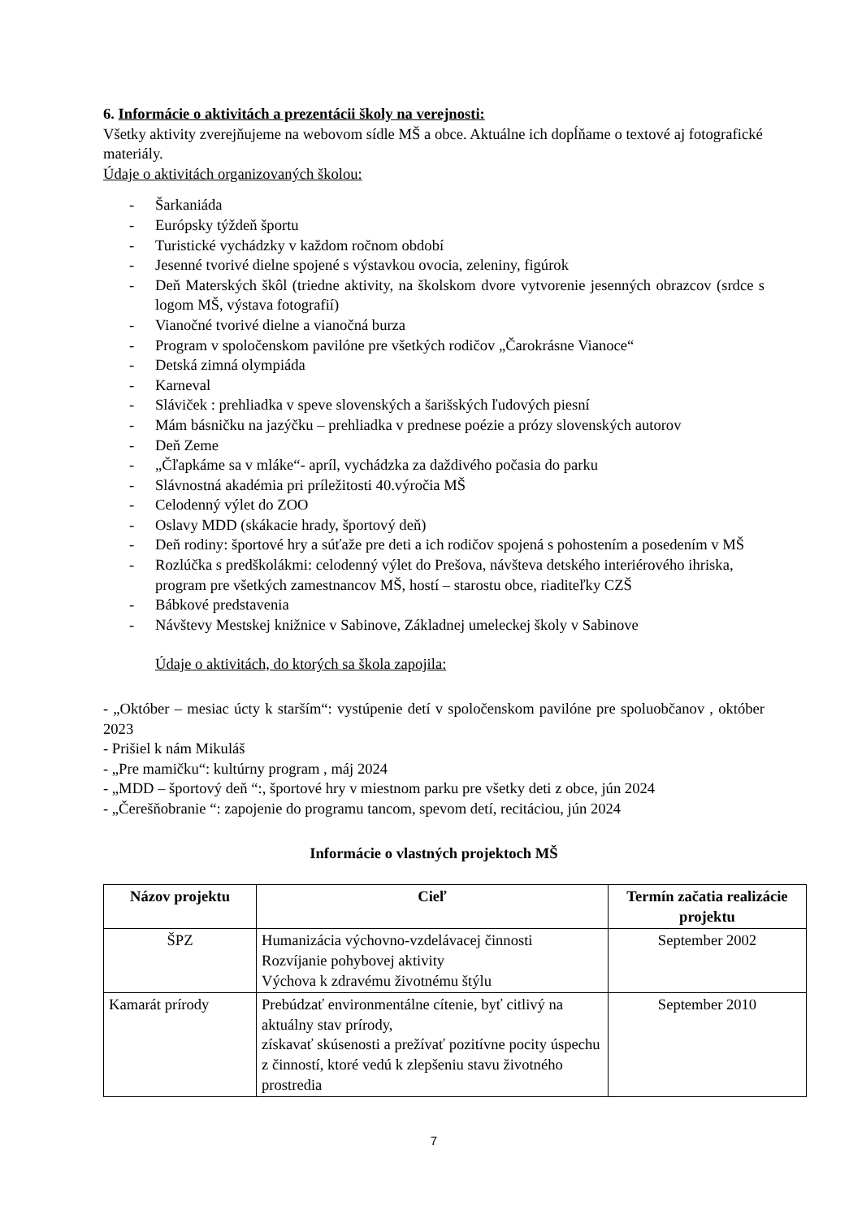6. Informácie o aktivitách a prezentácii školy na verejnosti:
Všetky aktivity zverejňujeme na webovom sídle MŠ a obce. Aktuálne ich dopĺňame o textové aj fotografické materiály.
Údaje o aktivitách organizovaných školou:
- Šarkaniáda
- Európsky týždeň športu
- Turistické vychádzky v každom ročnom období
- Jesenné tvorivé dielne spojené s výstavkou ovocia, zeleniny, figúrok
- Deň Materských škôl (triedne aktivity, na školskom dvore vytvorenie jesenných obrazcov (srdce s logom MŠ, výstava fotografií)
- Vianočné tvorivé dielne a vianočná burza
- Program v spoločenskom pavilóne pre všetkých rodičov „Čarokrásne Vianoce“
- Detská zimná olympiáda
- Karneval
- Sláviček : prehliadka v speve slovenských a šarišských ľudových piesní
- Mám básničku na jazýčku – prehliadka v prednese poézie a prózy slovenských autorov
- Deň Zeme
- „Čľapkáme sa v mláke“- apríl, vychádzka za daždivého počasia do parku
- Slávnostná akadémia pri príležitosti 40.výročia MŠ
- Celodenný výlet do ZOO
- Oslavy MDD (skákacie hrady, športový deň)
- Deň rodiny: športové hry a súťaže pre deti a ich rodičov spojená s pohostením a posedením v MŠ
- Rozlúčka s predškolákmi: celodenný výlet do Prešova, návšteva detského interiérového ihriska, program pre všetkých zamestnancov MŠ, hostí – starostu obce, riaditeľky CZŠ
- Bábkové predstavenia
- Návštevy Mestskej knižnice v Sabinove, Základnej umeleckej školy v Sabinove
Údaje o aktivitách, do ktorých sa škola zapojila:
- „Október – mesiac úcty k starším“: vystúpenie detí v spoločenskom pavilóne pre spoluobčanov , október 2023
- Prišiel k nám Mikuláš
- „Pre mamičku“: kultúrny program , máj 2024
- „MDD – športový deň “:, športové hry v miestnom parku pre všetky deti z obce, jún 2024
- „Čerešňobranie “: zapojenie do programu tancom, spevom detí, recitáciou, jún 2024
Informácie o vlastných projektoch MŠ
| Názov projektu | Cieľ | Termín začatia realizácie projektu |
| --- | --- | --- |
| ŠPZ | Humanizácia výchovno-vzdelávacej činnosti Rozvíjanie pohybovej aktivity Výchova k zdravému životnému štýlu | September 2002 |
| Kamarát prírody | Prebúdzať environmentálne cítenie, byť citlivý na aktuálny stav prírody, získavať skúsenosti a prežívať pozitívne pocity úspechu z činností, ktoré vedú k zlepšeniu stavu životného prostredia | September 2010 |
7